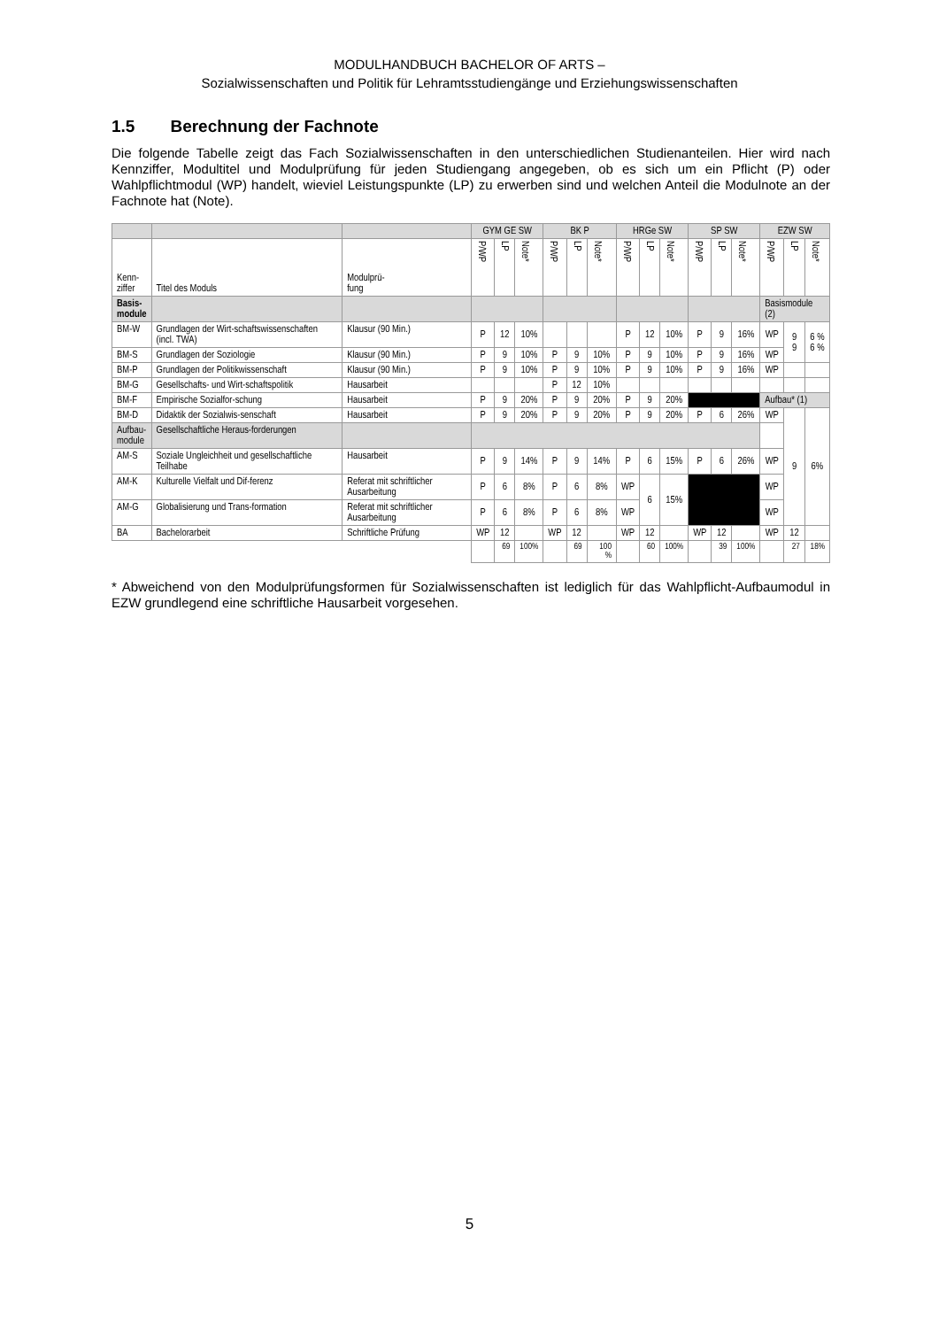MODULHANDBUCH BACHELOR OF ARTS –
Sozialwissenschaften und Politik für Lehramtsstudiengänge und Erziehungswissenschaften
1.5 Berechnung der Fachnote
Die folgende Tabelle zeigt das Fach Sozialwissenschaften in den unterschiedlichen Studienanteilen. Hier wird nach Kennziffer, Modultitel und Modulprüfung für jeden Studiengang angegeben, ob es sich um ein Pflicht (P) oder Wahlpflichtmodul (WP) handelt, wieviel Leistungspunkte (LP) zu erwerben sind und welchen Anteil die Modulnote an der Fachnote hat (Note).
| | | | GYM GE SW | | | BK P | | | HRGe SW | | | SP SW | | | EZW SW | | |
| --- | --- | --- | --- | --- | --- | --- | --- | --- | --- | --- | --- | --- | --- | --- | --- | --- | --- |
| Kenn- ziffer | Titel des Moduls | Modulprü- fung | P/WP | LP | Note* | P/WP | LP | Note* | P/WP | LP | Note* | P/WP | LP | Note* | P/WP | LP | Note* |
| Basis- module | | | | | | | | | | | | | | | Basismodule (2) | | |
| BM-W | Grundlagen der Wirt-schaftswissenschaften (incl. TWA) | Klausur (90 Min.) | P | 12 | 10% | | | | P | 12 | 10% | P | 9 | 16% | WP | 9 9 | 6 % 6 % |
| BM-S | Grundlagen der Soziologie | Klausur (90 Min.) | P | 9 | 10% | P | 9 | 10% | P | 9 | 10% | P | 9 | 16% | WP | | |
| BM-P | Grundlagen der Politikwissenschaft | Klausur (90 Min.) | P | 9 | 10% | P | 9 | 10% | P | 9 | 10% | P | 9 | 16% | WP | | |
| BM-G | Gesellschafts- und Wirt-schaftspolitik | Hausarbeit | | | | P | 12 | 10% | | | | | | | | | |
| BM-F | Empirische Sozialfor-schung | Hausarbeit | P | 9 | 20% | P | 9 | 20% | P | 9 | 20% | | | | Aufbau* (1) | | |
| BM-D | Didaktik der Sozialwis-senschaft | Hausarbeit | P | 9 | 20% | P | 9 | 20% | P | 9 | 20% | P | 6 | 26% | WP | 9 | 6% |
| Aufbau- module | Gesellschaftliche Heraus-forderungen | | | | | | | | | | | | | | | | |
| AM-S | Soziale Ungleichheit und gesellschaftliche Teilhabe | Hausarbeit | P | 9 | 14% | P | 9 | 14% | P | 6 | 15% | P | 6 | 26% | WP | | |
| AM-K | Kulturelle Vielfalt und Dif-ferenz | Referat mit schriftlicher Ausarbeitung | P | 6 | 8% | P | 6 | 8% | WP | 6 | 15% | | | | WP | | |
| AM-G | Globalisierung und Trans-formation | Referat mit schriftlicher Ausarbeitung | P | 6 | 8% | P | 6 | 8% | WP | | | | | | WP | | |
| BA | Bachelorarbeit | Schriftliche Prüfung | WP | 12 | | WP | 12 | | WP | 12 | | WP | 12 | | WP | 12 | |
| | | | | 69 | 100% | | 69 | 100 % | | 60 | 100% | | 39 | 100% | | 27 | 18% |
* Abweichend von den Modulprüfungsformen für Sozialwissenschaften ist lediglich für das Wahlpflicht-Aufbaumodul in EZW grundlegend eine schriftliche Hausarbeit vorgesehen.
5